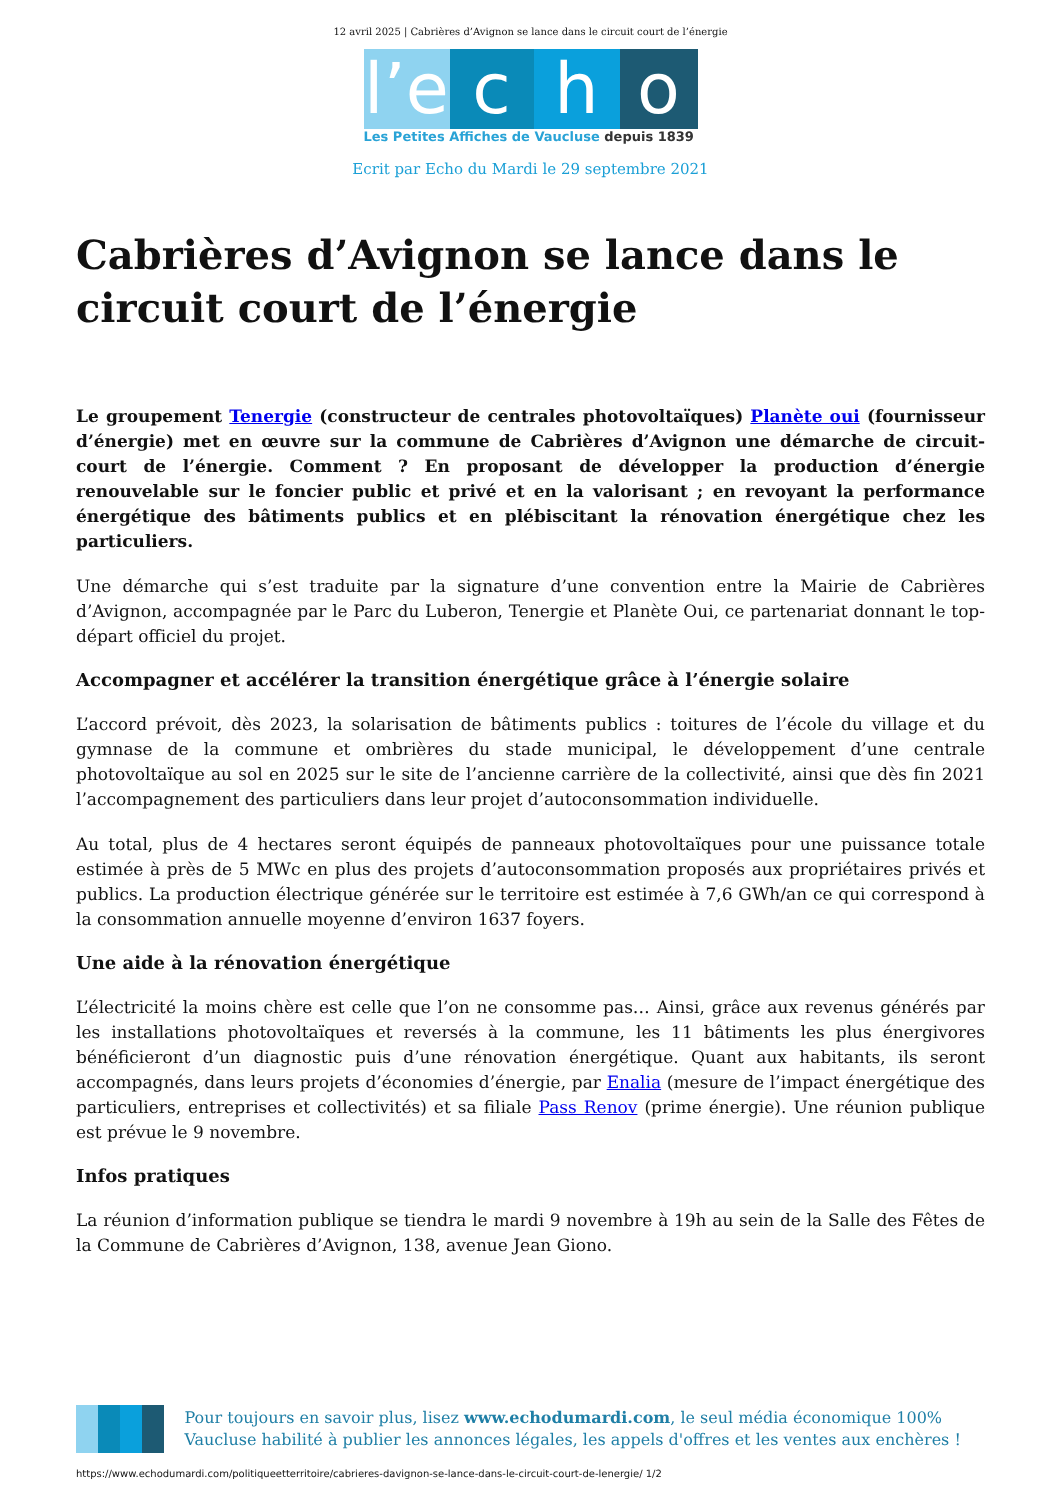12 avril 2025 | Cabrières d’Avignon se lance dans le circuit court de l’énergie
l’e
c
h
o
Les Petites Affiches de Vaucluse depuis 1839
Ecrit par Echo du Mardi le 29 septembre 2021
Cabrières d’Avignon se lance dans le circuit court de l’énergie
Le groupement Tenergie (constructeur de centrales photovoltaïques) Planète oui (fournisseur d’énergie) met en œuvre sur la commune de Cabrières d’Avignon une démarche de circuit-court de l’énergie. Comment ? En proposant de développer la production d’énergie renouvelable sur le foncier public et privé et en la valorisant ; en revoyant la performance énergétique des bâtiments publics et en plébiscitant la rénovation énergétique chez les particuliers.
Une démarche qui s’est traduite par la signature d’une convention entre la Mairie de Cabrières d’Avignon, accompagnée par le Parc du Luberon, Tenergie et Planète Oui, ce partenariat donnant le top-départ officiel du projet.
Accompagner et accélérer la transition énergétique grâce à l’énergie solaire
L’accord prévoit, dès 2023, la solarisation de bâtiments publics : toitures de l’école du village et du gymnase de la commune et ombrières du stade municipal, le développement d’une centrale photovoltaïque au sol en 2025 sur le site de l’ancienne carrière de la collectivité, ainsi que dès fin 2021 l’accompagnement des particuliers dans leur projet d’autoconsommation individuelle.
Au total, plus de 4 hectares seront équipés de panneaux photovoltaïques pour une puissance totale estimée à près de 5 MWc en plus des projets d’autoconsommation proposés aux propriétaires privés et publics. La production électrique générée sur le territoire est estimée à 7,6 GWh/an ce qui correspond à la consommation annuelle moyenne d’environ 1637 foyers.
Une aide à la rénovation énergétique
L’électricité la moins chère est celle que l’on ne consomme pas… Ainsi, grâce aux revenus générés par les installations photovoltaïques et reversés à la commune, les 11 bâtiments les plus énergivores bénéficieront d’un diagnostic puis d’une rénovation énergétique. Quant aux habitants, ils seront accompagnés, dans leurs projets d’économies d’énergie, par Enalia (mesure de l’impact énergétique des particuliers, entreprises et collectivités) et sa filiale Pass Renov (prime énergie). Une réunion publique est prévue le 9 novembre.
Infos pratiques
La réunion d’information publique se tiendra le mardi 9 novembre à 19h au sein de la Salle des Fêtes de la Commune de Cabrières d’Avignon, 138, avenue Jean Giono.
Pour toujours en savoir plus, lisez www.echodumardi.com, le seul média économique 100% Vaucluse habilité à publier les annonces légales, les appels d'offres et les ventes aux enchères !
https://www.echodumardi.com/politiqueetterritoire/cabrieres-davignon-se-lance-dans-le-circuit-court-de-lenergie/ 1/2